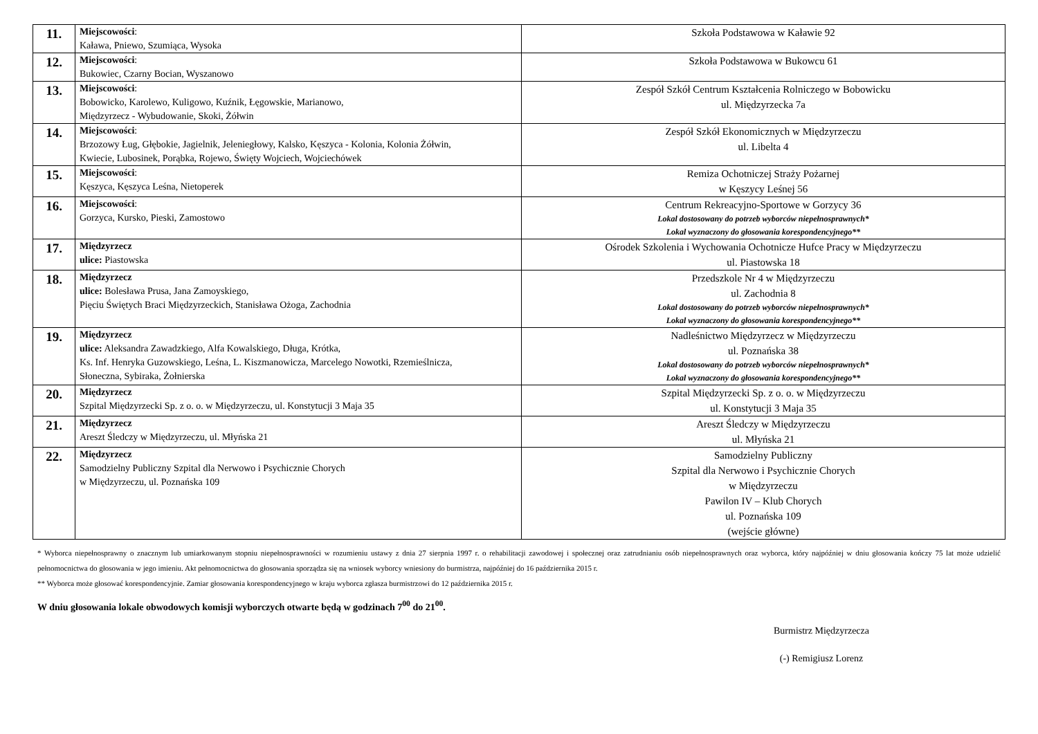| 11. | Miejscowości : Kaława, Pniewo, Szumiąca, Wysoka | Szkoła Podstawowa w Kaławie 92 |
| 12. | Miejscowości : Bukowiec, Czarny Bocian, Wyszanowo | Szkoła Podstawowa w Bukowcu 61 |
| 13. | Miejscowości : Bobowicko, Karolewo, Kuligowo, Kuźnik, Łęgowskie, Marianowo, Międzyrzecz - Wybudowanie, Skoki, Żółwin | Zespół Szkół Centrum Kształcenia Rolniczego w Bobowicku ul. Międzyrzecka 7a |
| 14. | Miejscowości : Brzozowy Ług, Głębokie, Jagielnik, Jeleniegłowy, Kalsko, Kęszyca - Kolonia, Kolonia Żółwin, Kwiecie, Lubosinek, Porąbka, Rojewo, Święty Wojciech, Wojciechówek | Zespół Szkół Ekonomicznych w Międzyrzeczu ul. Libelta 4 |
| 15. | Miejscowości : Kęszyca, Kęszyca Leśna, Nietoperek | Remiza Ochotniczej Straży Pożarnej w Kęszycy Leśnej 56 |
| 16. | Miejscowości : Gorzyca, Kursko, Pieski, Zamostowo | Centrum Rekreacyjno-Sportowe w Gorzycy 36 Lokal dostosowany do potrzeb wyborców niepełnosprawnych* Lokal wyznaczony do głosowania korespondencyjnego** |
| 17. | Międzyrzecz ulice: Piastowska | Ośrodek Szkolenia i Wychowania Ochotnicze Hufce Pracy w Międzyrzeczu ul. Piastowska 18 |
| 18. | Międzyrzecz ulice: Bolesława Prusa, Jana Zamoyskiego, Pięciu Świętych Braci Międzyrzeckich, Stanisława Ożoga, Zachodnia | Przedszkole Nr 4 w Międzyrzeczu ul. Zachodnia 8 Lokal dostosowany do potrzeb wyborców niepełnosprawnych* Lokal wyznaczony do głosowania korespondencyjnego** |
| 19. | Międzyrzecz ulice: Aleksandra Zawadzkiego, Alfa Kowalskiego, Długa, Krótka, Ks. Inf. Henryka Guzowskiego, Leśna, L. Kiszmanowicza, Marcelego Nowotki, Rzemieślnicza, Słoneczna, Sybiraka, Żołnierska | Nadleśnictwo Międzyrzecz w Międzyrzeczu ul. Poznańska 38 Lokal dostosowany do potrzeb wyborców niepełnosprawnych* Lokal wyznaczony do głosowania korespondencyjnego** |
| 20. | Międzyrzecz Szpital Międzyrzecki Sp. z o. o. w Międzyrzeczu, ul. Konstytucji 3 Maja 35 | Szpital Międzyrzecki Sp. z o. o. w Międzyrzeczu ul. Konstytucji 3 Maja 35 |
| 21. | Międzyrzecz Areszt Śledczy w Międzyrzeczu, ul. Młyńska 21 | Areszt Śledczy w Międzyrzeczu ul. Młyńska 21 |
| 22. | Międzyrzecz Samodzielny Publiczny Szpital dla Nerwowo i Psychicznie Chorych w Międzyrzeczu, ul. Poznańska 109 | Samodzielny Publiczny Szpital dla Nerwowo i Psychicznie Chorych w Międzyrzeczu Pawilon IV – Klub Chorych ul. Poznańska 109 (wejście główne) |
* Wyborca niepełnosprawny o znacznym lub umiarkowanym stopniu niepełnosprawności w rozumieniu ustawy z dnia 27 sierpnia 1997 r. o rehabilitacji zawodowej i społecznej oraz zatrudnianiu osób niepełnosprawnych oraz wyborca, który najpóźniej w dniu głosowania kończy 75 lat może udzielić pełnomocnictwa do głosowania w jego imieniu. Akt pełnomocnictwa do głosowania sporządza się na wniosek wyborcy wniesiony do burmistrza, najpóźniej do 16 października 2015 r.
** Wyborca może głosować korespondencyjnie. Zamiar głosowania korespondencyjnego w kraju wyborca zgłasza burmistrzowi do 12 października 2015 r.
W dniu głosowania lokale obwodowych komisji wyborczych otwarte będą w godzinach 7<sup>00</sup> do 21<sup>00</sup>.
Burmistrz Międzyrzecza
(-) Remigiusz Lorenz